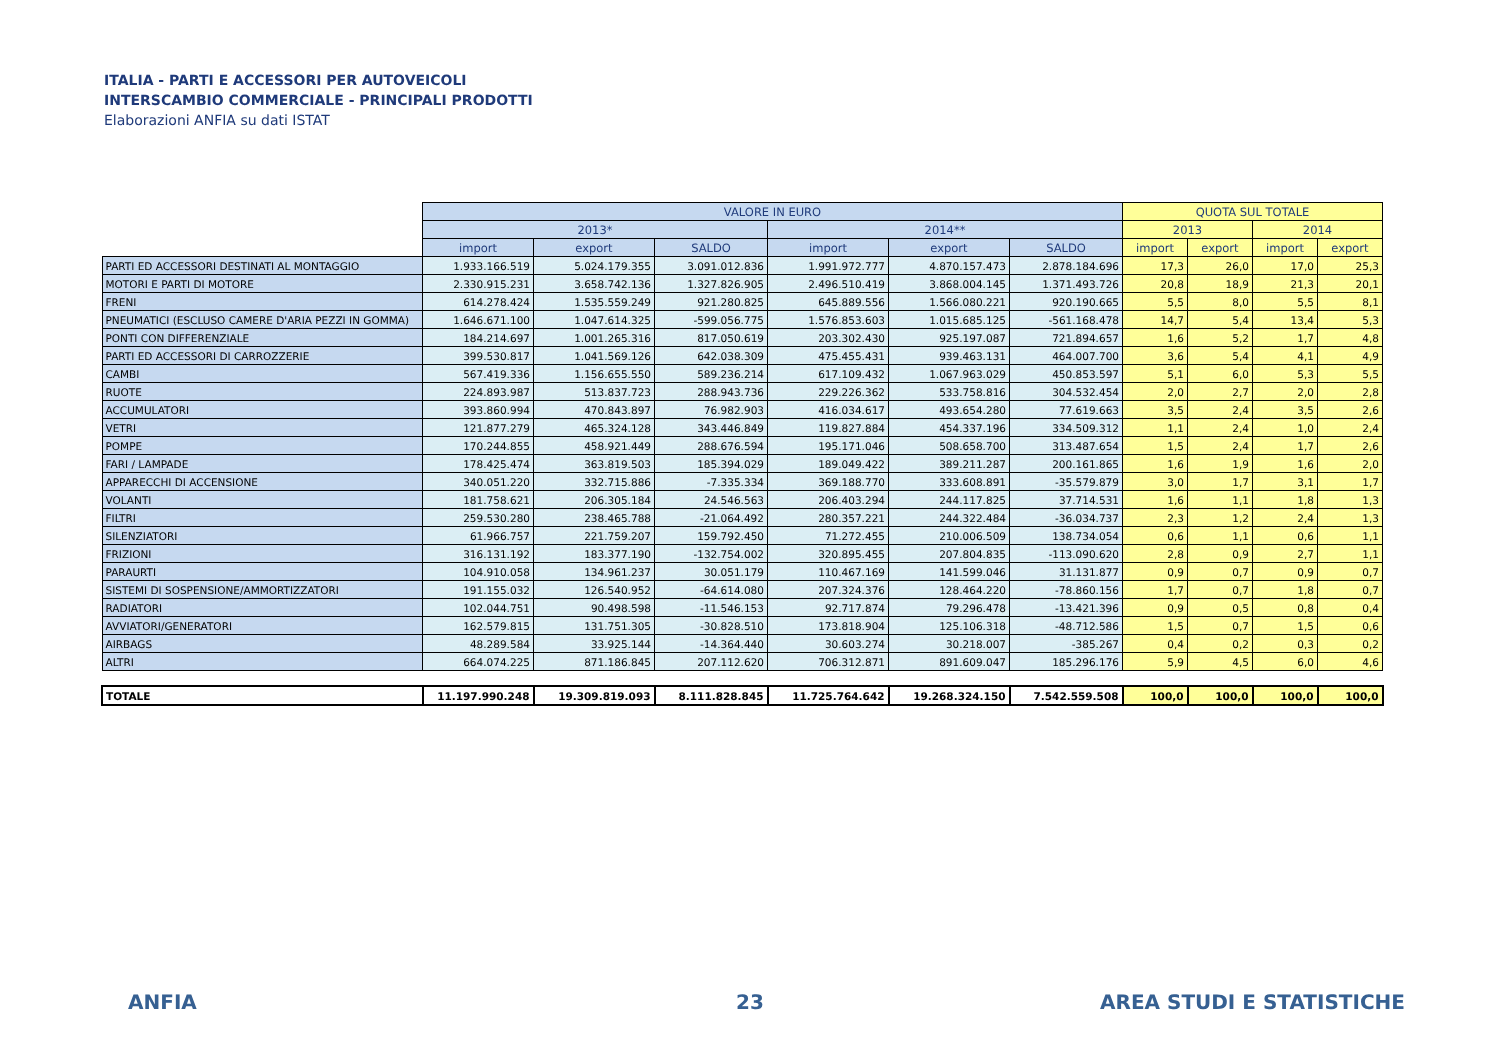ITALIA - PARTI E ACCESSORI PER AUTOVEICOLI
INTERSCAMBIO COMMERCIALE - PRINCIPALI PRODOTTI
Elaborazioni ANFIA su dati ISTAT
| | VALORE IN EURO | | | | | | QUOTA SUL TOTALE | | | |
| --- | --- | --- | --- | --- | --- | --- | --- | --- | --- | --- |
| | 2013* | | | 2014** | | | 2013 | | 2014 | |
| | import | export | SALDO | import | export | SALDO | import | export | import | export |
| PARTI ED ACCESSORI DESTINATI AL MONTAGGIO | 1.933.166.519 | 5.024.179.355 | 3.091.012.836 | 1.991.972.777 | 4.870.157.473 | 2.878.184.696 | 17,3 | 26,0 | 17,0 | 25,3 |
| MOTORI E PARTI DI MOTORE | 2.330.915.231 | 3.658.742.136 | 1.327.826.905 | 2.496.510.419 | 3.868.004.145 | 1.371.493.726 | 20,8 | 18,9 | 21,3 | 20,1 |
| FRENI | 614.278.424 | 1.535.559.249 | 921.280.825 | 645.889.556 | 1.566.080.221 | 920.190.665 | 5,5 | 8,0 | 5,5 | 8,1 |
| PNEUMATICI (ESCLUSO CAMERE D'ARIA PEZZI IN GOMMA) | 1.646.671.100 | 1.047.614.325 | -599.056.775 | 1.576.853.603 | 1.015.685.125 | -561.168.478 | 14,7 | 5,4 | 13,4 | 5,3 |
| PONTI CON DIFFERENZIALE | 184.214.697 | 1.001.265.316 | 817.050.619 | 203.302.430 | 925.197.087 | 721.894.657 | 1,6 | 5,2 | 1,7 | 4,8 |
| PARTI ED ACCESSORI DI CARROZZERIE | 399.530.817 | 1.041.569.126 | 642.038.309 | 475.455.431 | 939.463.131 | 464.007.700 | 3,6 | 5,4 | 4,1 | 4,9 |
| CAMBI | 567.419.336 | 1.156.655.550 | 589.236.214 | 617.109.432 | 1.067.963.029 | 450.853.597 | 5,1 | 6,0 | 5,3 | 5,5 |
| RUOTE | 224.893.987 | 513.837.723 | 288.943.736 | 229.226.362 | 533.758.816 | 304.532.454 | 2,0 | 2,7 | 2,0 | 2,8 |
| ACCUMULATORI | 393.860.994 | 470.843.897 | 76.982.903 | 416.034.617 | 493.654.280 | 77.619.663 | 3,5 | 2,4 | 3,5 | 2,6 |
| VETRI | 121.877.279 | 465.324.128 | 343.446.849 | 119.827.884 | 454.337.196 | 334.509.312 | 1,1 | 2,4 | 1,0 | 2,4 |
| POMPE | 170.244.855 | 458.921.449 | 288.676.594 | 195.171.046 | 508.658.700 | 313.487.654 | 1,5 | 2,4 | 1,7 | 2,6 |
| FARI / LAMPADE | 178.425.474 | 363.819.503 | 185.394.029 | 189.049.422 | 389.211.287 | 200.161.865 | 1,6 | 1,9 | 1,6 | 2,0 |
| APPARECCHI DI ACCENSIONE | 340.051.220 | 332.715.886 | -7.335.334 | 369.188.770 | 333.608.891 | -35.579.879 | 3,0 | 1,7 | 3,1 | 1,7 |
| VOLANTI | 181.758.621 | 206.305.184 | 24.546.563 | 206.403.294 | 244.117.825 | 37.714.531 | 1,6 | 1,1 | 1,8 | 1,3 |
| FILTRI | 259.530.280 | 238.465.788 | -21.064.492 | 280.357.221 | 244.322.484 | -36.034.737 | 2,3 | 1,2 | 2,4 | 1,3 |
| SILENZIATORI | 61.966.757 | 221.759.207 | 159.792.450 | 71.272.455 | 210.006.509 | 138.734.054 | 0,6 | 1,1 | 0,6 | 1,1 |
| FRIZIONI | 316.131.192 | 183.377.190 | -132.754.002 | 320.895.455 | 207.804.835 | -113.090.620 | 2,8 | 0,9 | 2,7 | 1,1 |
| PARAURTI | 104.910.058 | 134.961.237 | 30.051.179 | 110.467.169 | 141.599.046 | 31.131.877 | 0,9 | 0,7 | 0,9 | 0,7 |
| SISTEMI DI SOSPENSIONE/AMMORTIZZATORI | 191.155.032 | 126.540.952 | -64.614.080 | 207.324.376 | 128.464.220 | -78.860.156 | 1,7 | 0,7 | 1,8 | 0,7 |
| RADIATORI | 102.044.751 | 90.498.598 | -11.546.153 | 92.717.874 | 79.296.478 | -13.421.396 | 0,9 | 0,5 | 0,8 | 0,4 |
| AVVIATORI/GENERATORI | 162.579.815 | 131.751.305 | -30.828.510 | 173.818.904 | 125.106.318 | -48.712.586 | 1,5 | 0,7 | 1,5 | 0,6 |
| AIRBAGS | 48.289.584 | 33.925.144 | -14.364.440 | 30.603.274 | 30.218.007 | -385.267 | 0,4 | 0,2 | 0,3 | 0,2 |
| ALTRI | 664.074.225 | 871.186.845 | 207.112.620 | 706.312.871 | 891.609.047 | 185.296.176 | 5,9 | 4,5 | 6,0 | 4,6 |
| TOTALE | 11.197.990.248 | 19.309.819.093 | 8.111.828.845 | 11.725.764.642 | 19.268.324.150 | 7.542.559.508 | 100,0 | 100,0 | 100,0 | 100,0 |
ANFIA 23 AREA STUDI E STATISTICHE